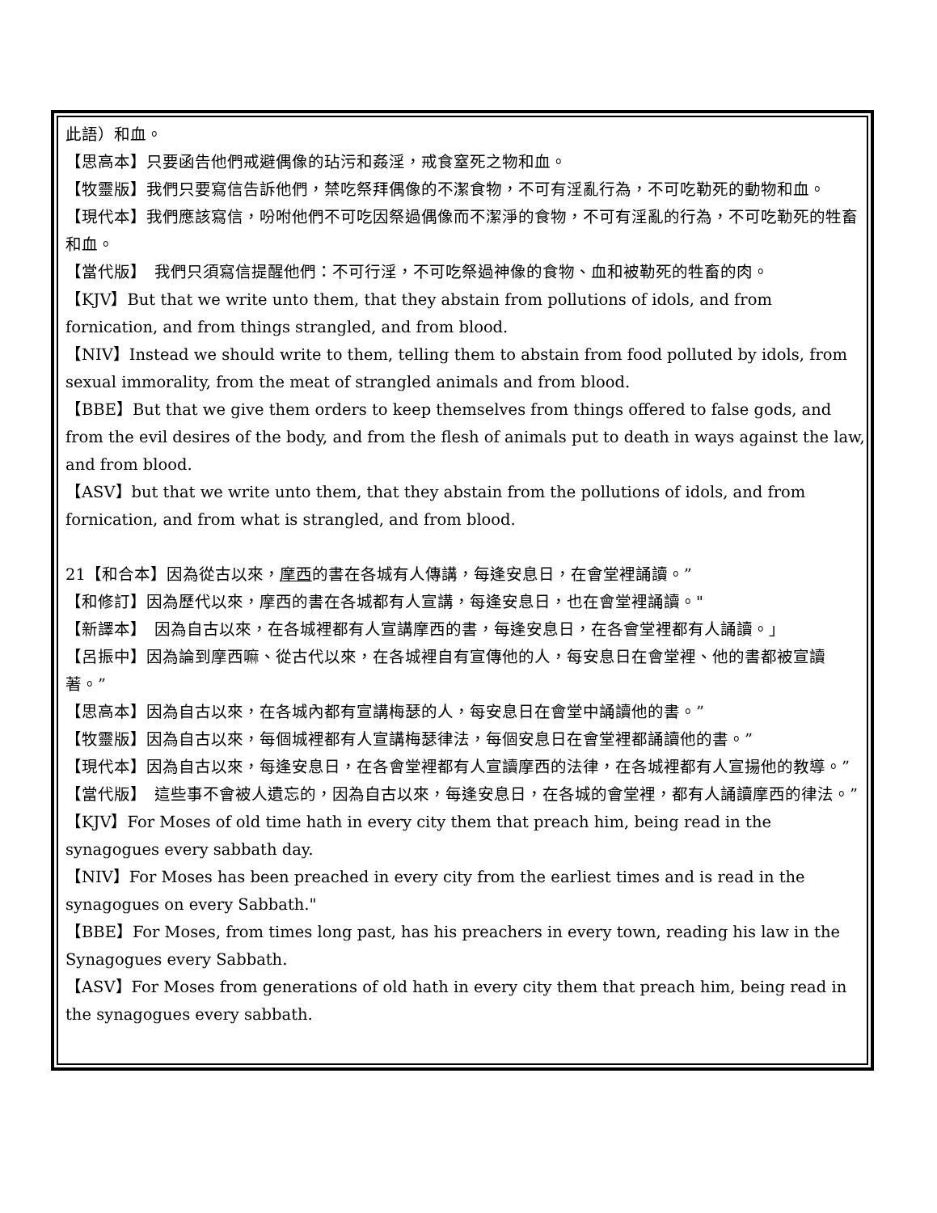此語）和血。
【思高本】只要函告他們戒避偶像的玷污和姦淫，戒食窒死之物和血。
【牧靈版】我們只要寫信告訴他們，禁吃祭拜偶像的不潔食物，不可有淫亂行為，不可吃勒死的動物和血。
【現代本】我們應該寫信，吩咐他們不可吃因祭過偶像而不潔淨的食物，不可有淫亂的行為，不可吃勒死的牲畜和血。
【當代版】　我們只須寫信提醒他們：不可行淫，不可吃祭過神像的食物、血和被勒死的牲畜的肉。
【KJV】But that we write unto them, that they abstain from pollutions of idols, and from fornication, and from things strangled, and from blood.
【NIV】Instead we should write to them, telling them to abstain from food polluted by idols, from sexual immorality, from the meat of strangled animals and from blood.
【BBE】But that we give them orders to keep themselves from things offered to false gods, and from the evil desires of the body, and from the flesh of animals put to death in ways against the law, and from blood.
【ASV】but that we write unto them, that they abstain from the pollutions of idols, and from fornication, and from what is strangled, and from blood.
21【和合本】因為從古以來，摩西的書在各城有人傳講，每逢安息日，在會堂裡誦讀。”
【和修訂】因為歷代以來，摩西的書在各城都有人宣講，每逢安息日，也在會堂裡誦讀。"
【新譯本】　因為自古以來，在各城裡都有人宣講摩西的書，每逢安息日，在各會堂裡都有人誦讀。」
【呂振中】因為論到摩西嘛、從古代以來，在各城裡自有宣傳他的人，每安息日在會堂裡、他的書都被宣讀著。”
【思高本】因為自古以來，在各城內都有宣講梅瑟的人，每安息日在會堂中誦讀他的書。”
【牧靈版】因為自古以來，每個城裡都有人宣講梅瑟律法，每個安息日在會堂裡都誦讀他的書。”
【現代本】因為自古以來，每逢安息日，在各會堂裡都有人宣讀摩西的法律，在各城裡都有人宣揚他的教導。”
【當代版】　這些事不會被人遺忘的，因為自古以來，每逢安息日，在各城的會堂裡，都有人誦讀摩西的律法。”
【KJV】For Moses of old time hath in every city them that preach him, being read in the synagogues every sabbath day.
【NIV】For Moses has been preached in every city from the earliest times and is read in the synagogues on every Sabbath."
【BBE】For Moses, from times long past, has his preachers in every town, reading his law in the Synagogues every Sabbath.
【ASV】For Moses from generations of old hath in every city them that preach him, being read in the synagogues every sabbath.